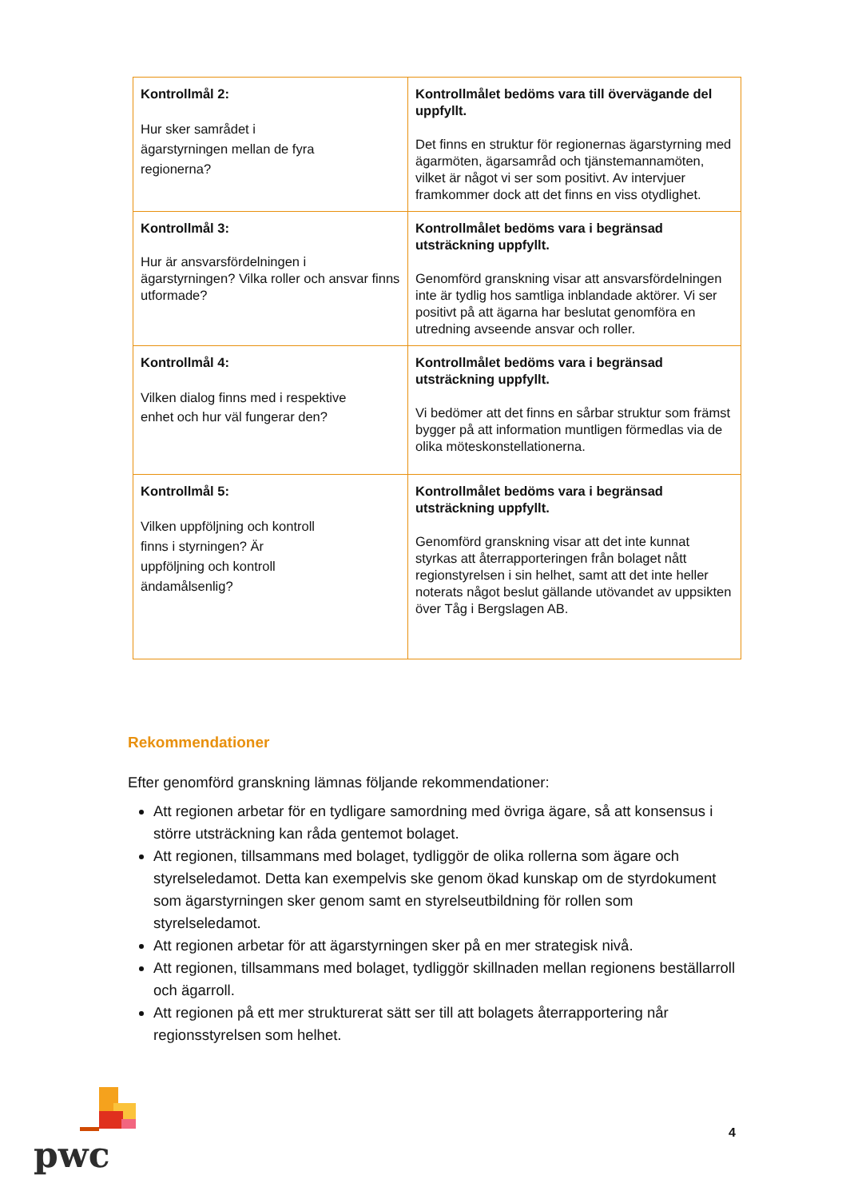| Kontrollmål 2: Hur sker samrådet i ägarstyrningen mellan de fyra regionerna? | Kontrollmålet bedöms vara till övervägande del uppfyllt. Det finns en struktur för regionernas ägarstyrning med ägarmöten, ägarsamråd och tjänstemannamöten, vilket är något vi ser som positivt. Av intervjuer framkommer dock att det finns en viss otydlighet. |
| Kontrollmål 3: Hur är ansvarsfördelningen i ägarstyrningen? Vilka roller och ansvar finns utformade? | Kontrollmålet bedöms vara i begränsad utsträckning uppfyllt. Genomförd granskning visar att ansvarsfördelningen inte är tydlig hos samtliga inblandade aktörer. Vi ser positivt på att ägarna har beslutat genomföra en utredning avseende ansvar och roller. |
| Kontrollmål 4: Vilken dialog finns med i respektive enhet och hur väl fungerar den? | Kontrollmålet bedöms vara i begränsad utsträckning uppfyllt. Vi bedömer att det finns en sårbar struktur som främst bygger på att information muntligen förmedlas via de olika möteskonstellationerna. |
| Kontrollmål 5: Vilken uppföljning och kontroll finns i styrningen? Är uppföljning och kontroll ändamålsenlig? | Kontrollmålet bedöms vara i begränsad utsträckning uppfyllt. Genomförd granskning visar att det inte kunnat styrkas att återrapporteringen från bolaget nått regionstyrelsen i sin helhet, samt att det inte heller noterats något beslut gällande utövandet av uppsikten över Tåg i Bergslagen AB. |
Rekommendationer
Efter genomförd granskning lämnas följande rekommendationer:
Att regionen arbetar för en tydligare samordning med övriga ägare, så att konsensus i större utsträckning kan råda gentemot bolaget.
Att regionen, tillsammans med bolaget, tydliggör de olika rollerna som ägare och styrelseledamot. Detta kan exempelvis ske genom ökad kunskap om de styrdokument som ägarstyrningen sker genom samt en styrelseutbildning för rollen som styrelseledamot.
Att regionen arbetar för att ägarstyrningen sker på en mer strategisk nivå.
Att regionen, tillsammans med bolaget, tydliggör skillnaden mellan regionens beställarroll och ägarroll.
Att regionen på ett mer strukturerat sätt ser till att bolagets återrapportering når regionsstyrelsen som helhet.
pwc
4